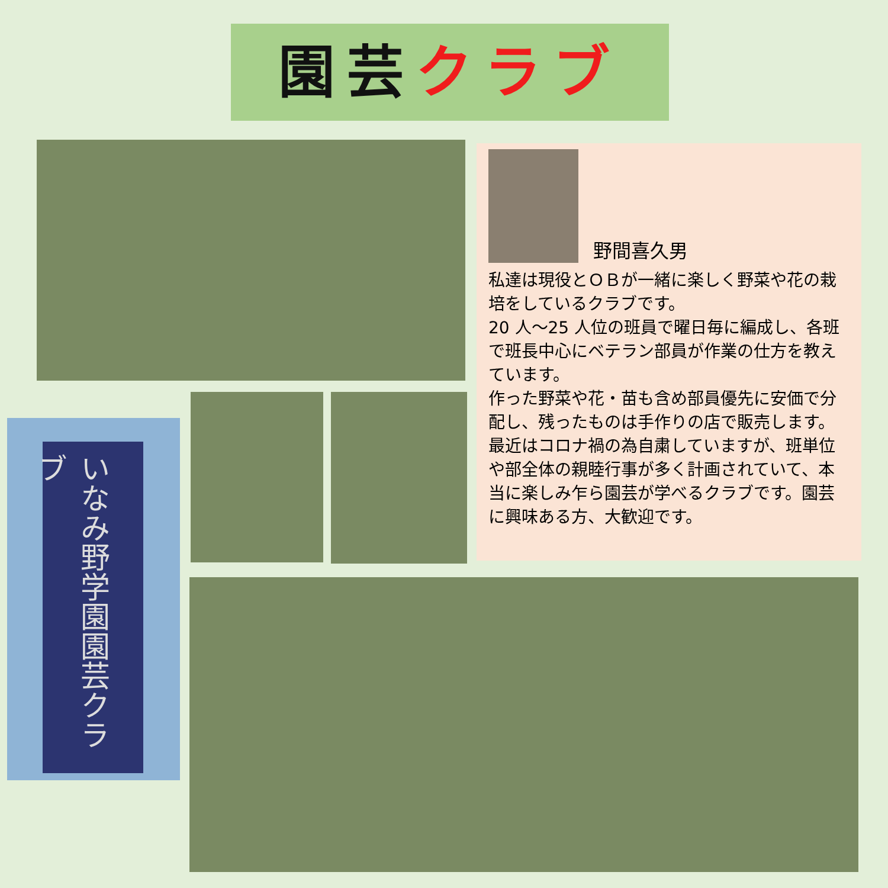園芸 クラブ
いなみ野学園園芸クラブ
野間喜久男
私達は現役とＯＢが一緒に楽しく野菜や花の栽培をしているクラブです。
20 人～25 人位の班員で曜日毎に編成し、各班で班長中心にベテラン部員が作業の仕方を教えています。
作った野菜や花・苗も含め部員優先に安価で分配し、残ったものは手作りの店で販売します。最近はコロナ禍の為自粛していますが、班単位や部全体の親睦行事が多く計画されていて、本当に楽しみ乍ら園芸が学べるクラブです。園芸に興味ある方、大歓迎です。